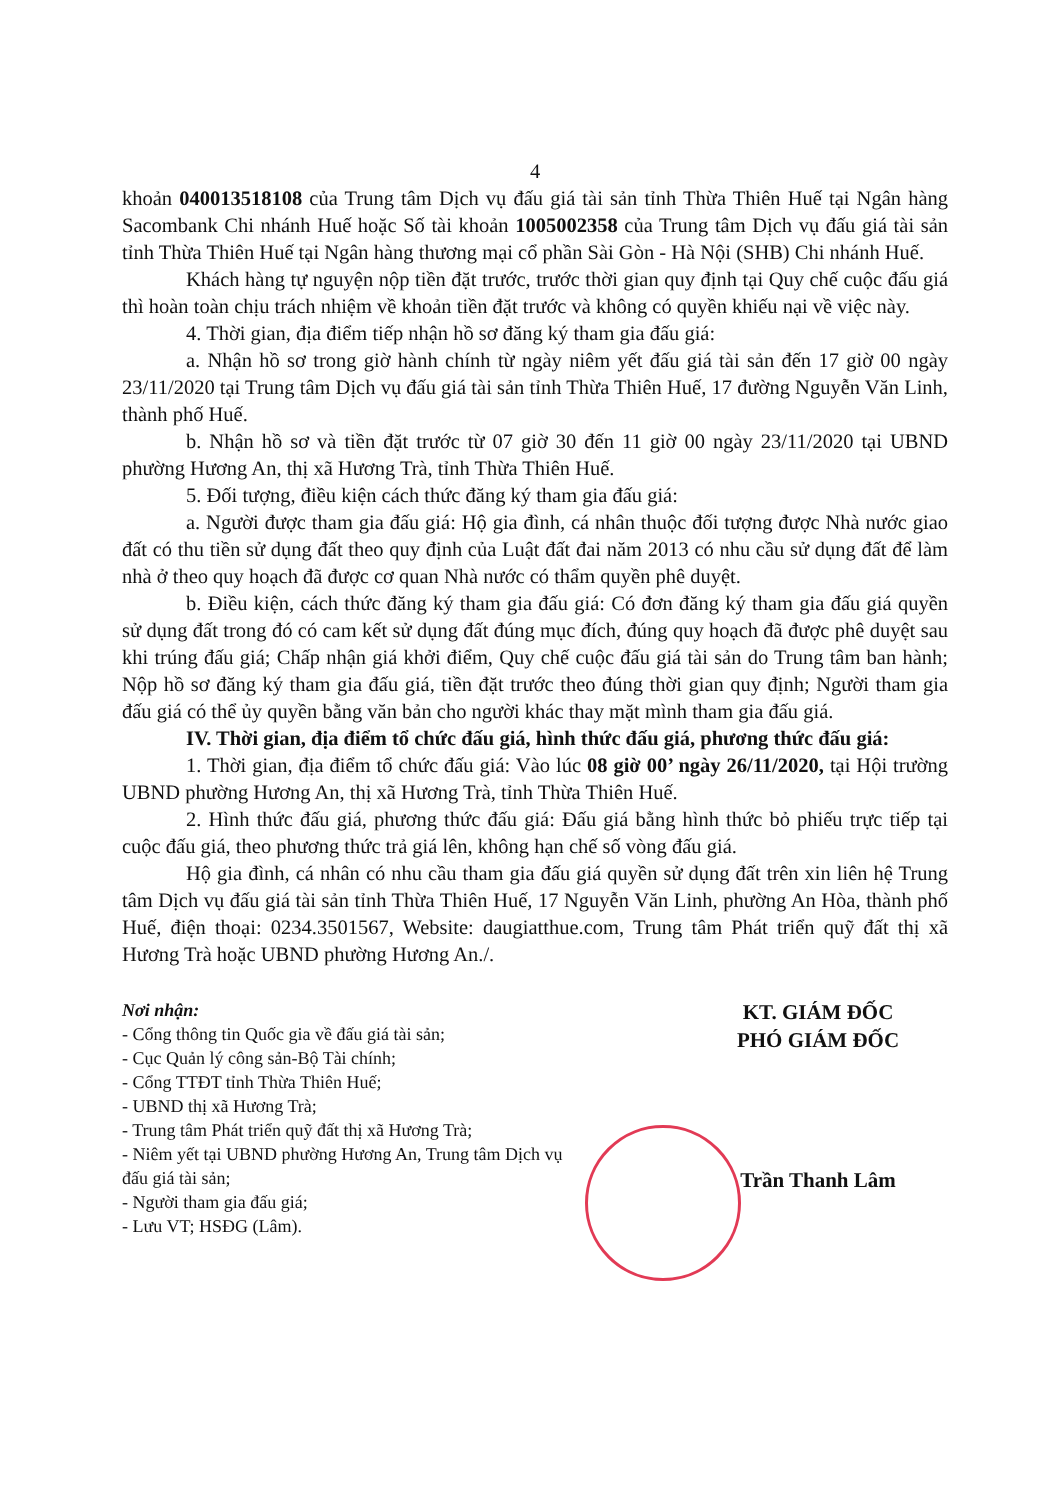4
khoản 040013518108 của Trung tâm Dịch vụ đấu giá tài sản tỉnh Thừa Thiên Huế tại Ngân hàng Sacombank Chi nhánh Huế hoặc Số tài khoản 1005002358 của Trung tâm Dịch vụ đấu giá tài sản tỉnh Thừa Thiên Huế tại Ngân hàng thương mại cổ phần Sài Gòn - Hà Nội (SHB) Chi nhánh Huế.
Khách hàng tự nguyện nộp tiền đặt trước, trước thời gian quy định tại Quy chế cuộc đấu giá thì hoàn toàn chịu trách nhiệm về khoản tiền đặt trước và không có quyền khiếu nại về việc này.
4. Thời gian, địa điểm tiếp nhận hồ sơ đăng ký tham gia đấu giá:
a. Nhận hồ sơ trong giờ hành chính từ ngày niêm yết đấu giá tài sản đến 17 giờ 00 ngày 23/11/2020 tại Trung tâm Dịch vụ đấu giá tài sản tỉnh Thừa Thiên Huế, 17 đường Nguyễn Văn Linh, thành phố Huế.
b. Nhận hồ sơ và tiền đặt trước từ 07 giờ 30 đến 11 giờ 00 ngày 23/11/2020 tại UBND phường Hương An, thị xã Hương Trà, tỉnh Thừa Thiên Huế.
5. Đối tượng, điều kiện cách thức đăng ký tham gia đấu giá:
a. Người được tham gia đấu giá: Hộ gia đình, cá nhân thuộc đối tượng được Nhà nước giao đất có thu tiền sử dụng đất theo quy định của Luật đất đai năm 2013 có nhu cầu sử dụng đất để làm nhà ở theo quy hoạch đã được cơ quan Nhà nước có thẩm quyền phê duyệt.
b. Điều kiện, cách thức đăng ký tham gia đấu giá: Có đơn đăng ký tham gia đấu giá quyền sử dụng đất trong đó có cam kết sử dụng đất đúng mục đích, đúng quy hoạch đã được phê duyệt sau khi trúng đấu giá; Chấp nhận giá khởi điểm, Quy chế cuộc đấu giá tài sản do Trung tâm ban hành; Nộp hồ sơ đăng ký tham gia đấu giá, tiền đặt trước theo đúng thời gian quy định; Người tham gia đấu giá có thể ủy quyền bằng văn bản cho người khác thay mặt mình tham gia đấu giá.
IV. Thời gian, địa điểm tổ chức đấu giá, hình thức đấu giá, phương thức đấu giá:
1. Thời gian, địa điểm tổ chức đấu giá: Vào lúc 08 giờ 00’ ngày 26/11/2020, tại Hội trường UBND phường Hương An, thị xã Hương Trà, tỉnh Thừa Thiên Huế.
2. Hình thức đấu giá, phương thức đấu giá: Đấu giá bằng hình thức bỏ phiếu trực tiếp tại cuộc đấu giá, theo phương thức trả giá lên, không hạn chế số vòng đấu giá.
Hộ gia đình, cá nhân có nhu cầu tham gia đấu giá quyền sử dụng đất trên xin liên hệ Trung tâm Dịch vụ đấu giá tài sản tỉnh Thừa Thiên Huế, 17 Nguyễn Văn Linh, phường An Hòa, thành phố Huế, điện thoại: 0234.3501567, Website: daugiatthue.com, Trung tâm Phát triển quỹ đất thị xã Hương Trà hoặc UBND phường Hương An./.
Nơi nhận:
- Cổng thông tin Quốc gia về đấu giá tài sản;
- Cục Quản lý công sản-Bộ Tài chính;
- Cổng TTĐT tỉnh Thừa Thiên Huế;
- UBND thị xã Hương Trà;
- Trung tâm Phát triển quỹ đất thị xã Hương Trà;
- Niêm yết tại UBND phường Hương An, Trung tâm Dịch vụ đấu giá tài sản;
- Người tham gia đấu giá;
- Lưu VT; HSĐG (Lâm).
KT. GIÁM ĐỐC
PHÓ GIÁM ĐỐC
Trần Thanh Lâm